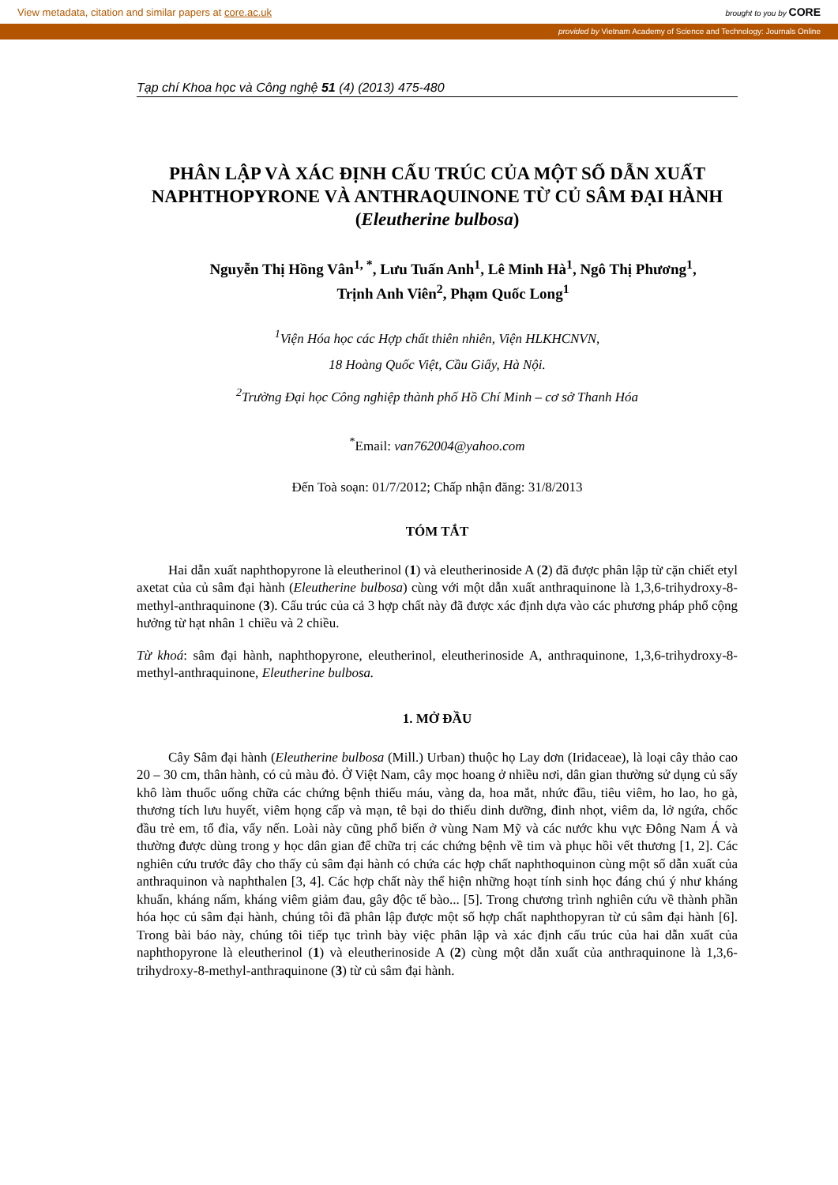View metadata, citation and similar papers at core.ac.uk brought to you by CORE
provided by Vietnam Academy of Science and Technology: Journals Online
Tạp chí Khoa học và Công nghệ 51 (4) (2013) 475-480
PHÂN LẬP VÀ XÁC ĐỊNH CẤU TRÚC CỦA MỘT SỐ DẪN XUẤT NAPHTHOPYRONE VÀ ANTHRAQUINONE TỪ CỦ SÂM ĐẠI HÀNH (Eleutherine bulbosa)
Nguyễn Thị Hồng Vân<sup>1, *</sup>, Lưu Tuấn Anh<sup>1</sup>, Lê Minh Hà<sup>1</sup>, Ngô Thị Phương<sup>1</sup>,
Trịnh Anh Viên<sup>2</sup>, Phạm Quốc Long<sup>1</sup>
<sup>1</sup> Viện Hóa học các Hợp chất thiên nhiên, Viện HLKHCNVN,
18 Hoàng Quốc Việt, Cầu Giấy, Hà Nội.
<sup>2</sup> Trường Đại học Công nghiệp thành phố Hồ Chí Minh – cơ sở Thanh Hóa
<sup>*</sup> Email: van762004@yahoo.com
Đến Toà soạn: 01/7/2012; Chấp nhận đăng: 31/8/2013
TÓM TẮT
Hai dẫn xuất naphthopyrone là eleutherinol (1) và eleutherinoside A (2) đã được phân lập từ cặn chiết etyl axetat của củ sâm đại hành (Eleutherine bulbosa) cùng với một dẫn xuất anthraquinone là 1,3,6-trihydroxy-8-methyl-anthraquinone (3). Cấu trúc của cả 3 hợp chất này đã được xác định dựa vào các phương pháp phổ cộng hưởng từ hạt nhân 1 chiều và 2 chiều.
Từ khoá: sâm đại hành, naphthopyrone, eleutherinol, eleutherinoside A, anthraquinone, 1,3,6-trihydroxy-8-methyl-anthraquinone, Eleutherine bulbosa.
1. MỞ ĐẦU
Cây Sâm đại hành (Eleutherine bulbosa (Mill.) Urban) thuộc họ Lay dơn (Iridaceae), là loại cây thảo cao 20 – 30 cm, thân hành, có củ màu đỏ. Ở Việt Nam, cây mọc hoang ở nhiều nơi, dân gian thường sử dụng củ sấy khô làm thuốc uống chữa các chứng bệnh thiếu máu, vàng da, hoa mắt, nhức đầu, tiêu viêm, ho lao, ho gà, thương tích lưu huyết, viêm họng cấp và mạn, tê bại do thiếu dinh dưỡng, đinh nhọt, viêm da, lở ngứa, chốc đầu trẻ em, tổ đỉa, vẩy nến. Loài này cũng phổ biến ở vùng Nam Mỹ và các nước khu vực Đông Nam Á và thường được dùng trong y học dân gian để chữa trị các chứng bệnh về tim và phục hồi vết thương [1, 2]. Các nghiên cứu trước đây cho thấy củ sâm đại hành có chứa các hợp chất naphthoquinon cùng một số dẫn xuất của anthraquinon và naphthalen [3, 4]. Các hợp chất này thể hiện những hoạt tính sinh học đáng chú ý như kháng khuẩn, kháng nấm, kháng viêm giảm đau, gây độc tế bào... [5]. Trong chương trình nghiên cứu về thành phần hóa học củ sâm đại hành, chúng tôi đã phân lập được một số hợp chất naphthopyran từ củ sâm đại hành [6]. Trong bài báo này, chúng tôi tiếp tục trình bày việc phân lập và xác định cấu trúc của hai dẫn xuất của naphthopyrone là eleutherinol (1) và eleutherinoside A (2) cùng một dẫn xuất của anthraquinone là 1,3,6-trihydroxy-8-methyl-anthraquinone (3) từ củ sâm đại hành.